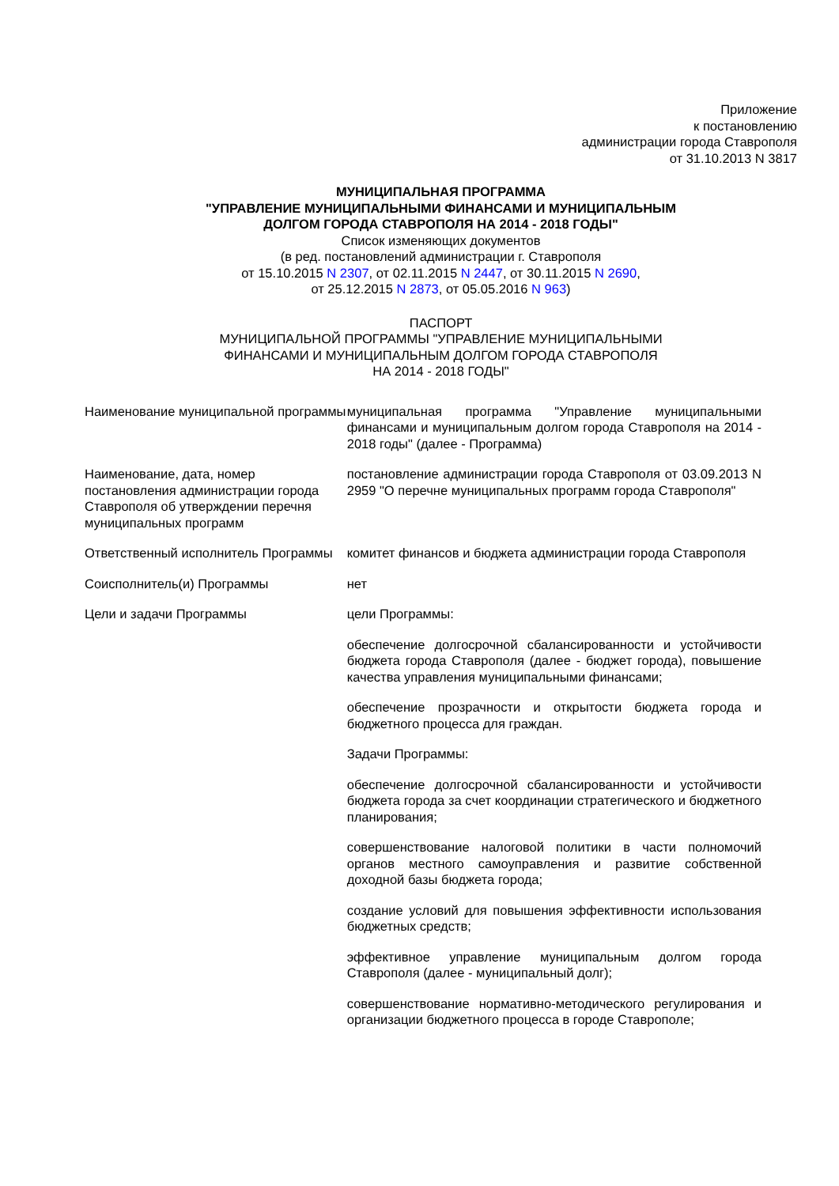Приложение
к постановлению
администрации города Ставрополя
от 31.10.2013 N 3817
МУНИЦИПАЛЬНАЯ ПРОГРАММА
"УПРАВЛЕНИЕ МУНИЦИПАЛЬНЫМИ ФИНАНСАМИ И МУНИЦИПАЛЬНЫМ
ДОЛГОМ ГОРОДА СТАВРОПОЛЯ НА 2014 - 2018 ГОДЫ"
Список изменяющих документов
(в ред. постановлений администрации г. Ставрополя
от 15.10.2015 N 2307, от 02.11.2015 N 2447, от 30.11.2015 N 2690,
от 25.12.2015 N 2873, от 05.05.2016 N 963)
ПАСПОРТ
МУНИЦИПАЛЬНОЙ ПРОГРАММЫ "УПРАВЛЕНИЕ МУНИЦИПАЛЬНЫМИ
ФИНАНСАМИ И МУНИЦИПАЛЬНЫМ ДОЛГОМ ГОРОДА СТАВРОПОЛЯ
НА 2014 - 2018 ГОДЫ"
| Наименование муниципальной программы | муниципальная программа "Управление муниципальными финансами и муниципальным долгом города Ставрополя на 2014 - 2018 годы" (далее - Программа) |
| Наименование, дата, номер постановления администрации города Ставрополя об утверждении перечня муниципальных программ | постановление администрации города Ставрополя от 03.09.2013 N 2959 "О перечне муниципальных программ города Ставрополя" |
| Ответственный исполнитель Программы | комитет финансов и бюджета администрации города Ставрополя |
| Соисполнитель(и) Программы | нет |
| Цели и задачи Программы | цели Программы: обеспечение долгосрочной сбалансированности и устойчивости бюджета города Ставрополя (далее - бюджет города), повышение качества управления муниципальными финансами; обеспечение прозрачности и открытости бюджета города и бюджетного процесса для граждан. Задачи Программы: обеспечение долгосрочной сбалансированности и устойчивости бюджета города за счет координации стратегического и бюджетного планирования; совершенствование налоговой политики в части полномочий органов местного самоуправления и развитие собственной доходной базы бюджета города; создание условий для повышения эффективности использования бюджетных средств; эффективное управление муниципальным долгом города Ставрополя (далее - муниципальный долг); совершенствование нормативно-методического регулирования и организации бюджетного процесса в городе Ставрополе; |